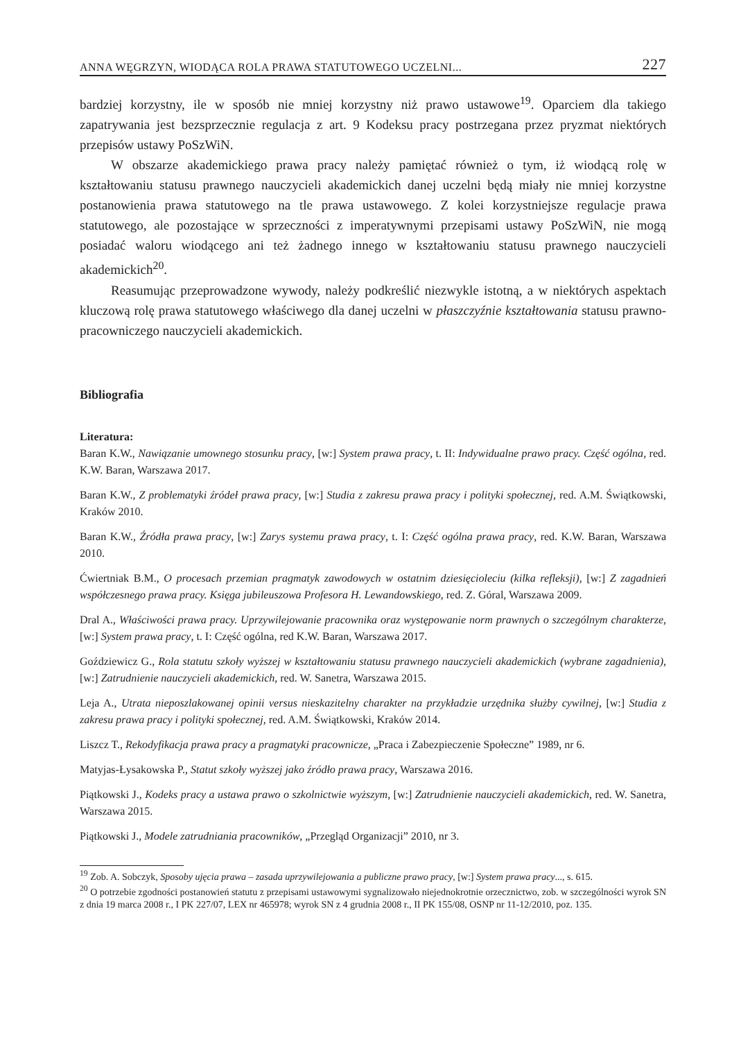ANNA WĘGRZYN, WIODĄCA ROLA PRAWA STATUTOWEGO UCZELNI... 227
bardziej korzystny, ile w sposób nie mniej korzystny niż prawo ustawowe<sup>19</sup>. Oparciem dla takiego zapatrywania jest bezsprzecznie regulacja z art. 9 Kodeksu pracy postrzegana przez pryzmat niektórych przepisów ustawy PoSzWiN.
W obszarze akademickiego prawa pracy należy pamiętać również o tym, iż wiodącą rolę w kształtowaniu statusu prawnego nauczycieli akademickich danej uczelni będą miały nie mniej korzystne postanowienia prawa statutowego na tle prawa ustawowego. Z kolei korzystniejsze regulacje prawa statutowego, ale pozostające w sprzeczności z imperatywnymi przepisami ustawy PoSzWiN, nie mogą posiadać waloru wiodącego ani też żadnego innego w kształtowaniu statusu prawnego nauczycieli akademickich<sup>20</sup>.
Reasumując przeprowadzone wywody, należy podkreślić niezwykle istotną, a w niektórych aspektach kluczową rolę prawa statutowego właściwego dla danej uczelni w płaszczyźnie kształtowania statusu prawno-pracowniczego nauczycieli akademickich.
Bibliografia
Literatura:
Baran K.W., Nawiązanie umownego stosunku pracy, [w:] System prawa pracy, t. II: Indywidualne prawo pracy. Część ogólna, red. K.W. Baran, Warszawa 2017.
Baran K.W., Z problematyki źródeł prawa pracy, [w:] Studia z zakresu prawa pracy i polityki społecznej, red. A.M. Świątkowski, Kraków 2010.
Baran K.W., Źródła prawa pracy, [w:] Zarys systemu prawa pracy, t. I: Część ogólna prawa pracy, red. K.W. Baran, Warszawa 2010.
Ćwiertniak B.M., O procesach przemian pragmatyk zawodowych w ostatnim dziesięcioleciu (kilka refleksji), [w:] Z zagadnień współczesnego prawa pracy. Księga jubileuszowa Profesora H. Lewandowskiego, red. Z. Góral, Warszawa 2009.
Dral A., Właściwości prawa pracy. Uprzywilejowanie pracownika oraz występowanie norm prawnych o szczególnym charakterze, [w:] System prawa pracy, t. I: Część ogólna, red K.W. Baran, Warszawa 2017.
Goździewicz G., Rola statutu szkoły wyższej w kształtowaniu statusu prawnego nauczycieli akademickich (wybrane zagadnienia), [w:] Zatrudnienie nauczycieli akademickich, red. W. Sanetra, Warszawa 2015.
Leja A., Utrata nieposzlakowanej opinii versus nieskazitelny charakter na przykładzie urzędnika służby cywilnej, [w:] Studia z zakresu prawa pracy i polityki społecznej, red. A.M. Świątkowski, Kraków 2014.
Liszcz T., Rekodyfikacja prawa pracy a pragmatyki pracownicze, „Praca i Zabezpieczenie Społeczne” 1989, nr 6.
Matyjas-Łysakowska P., Statut szkoły wyższej jako źródło prawa pracy, Warszawa 2016.
Piątkowski J., Kodeks pracy a ustawa prawo o szkolnictwie wyższym, [w:] Zatrudnienie nauczycieli akademickich, red. W. Sanetra, Warszawa 2015.
Piątkowski J., Modele zatrudniania pracowników, „Przegląd Organizacji” 2010, nr 3.
<sup>19</sup> Zob. A. Sobczyk, Sposoby ujęcia prawa – zasada uprzywilejowania a publiczne prawo pracy, [w:] System prawa pracy..., s. 615.
<sup>20</sup> O potrzebie zgodności postanowień statutu z przepisami ustawowymi sygnalizowało niejednokrotnie orzecznictwo, zob. w szczególności wyrok SN z dnia 19 marca 2008 r., I PK 227/07, LEX nr 465978; wyrok SN z 4 grudnia 2008 r., II PK 155/08, OSNP nr 11-12/2010, poz. 135.